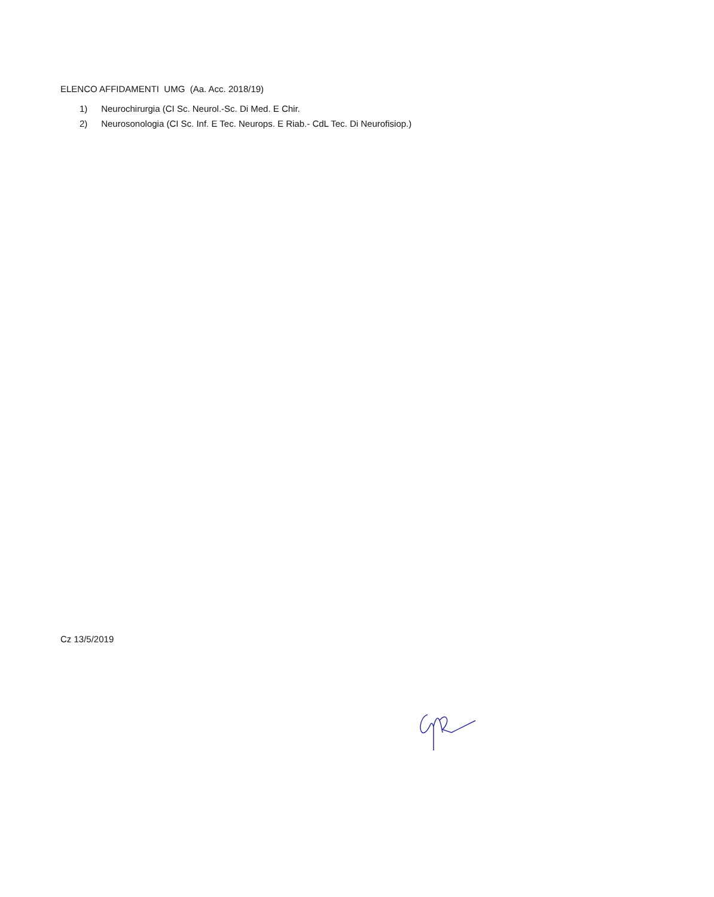ELENCO AFFIDAMENTI UMG (Aa. Acc. 2018/19)
1) Neurochirurgia (CI Sc. Neurol.-Sc. Di Med. E Chir.
2) Neurosonologia (CI Sc. Inf. E Tec. Neurops. E Riab.- CdL Tec. Di Neurofisiop.)
Cz 13/5/2019